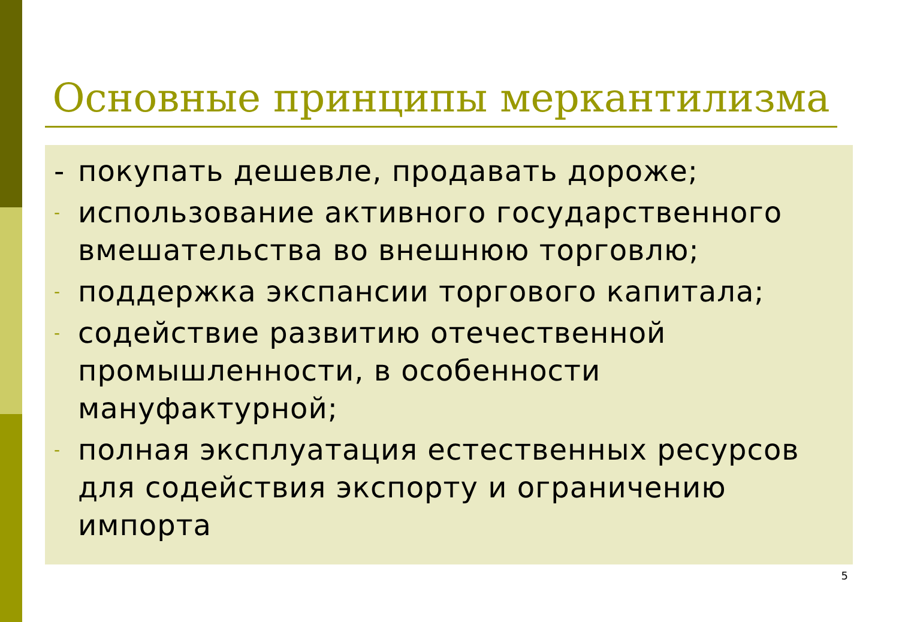Основные принципы меркантилизма
- покупать дешевле, продавать дороже;
- использование активного государственного вмешательства во внешнюю торговлю;
- поддержка экспансии торгового капитала;
- содействие развитию отечественной промышленности, в особенности мануфактурной;
- полная эксплуатация естественных ресурсов для содействия экспорту и ограничению импорта
5